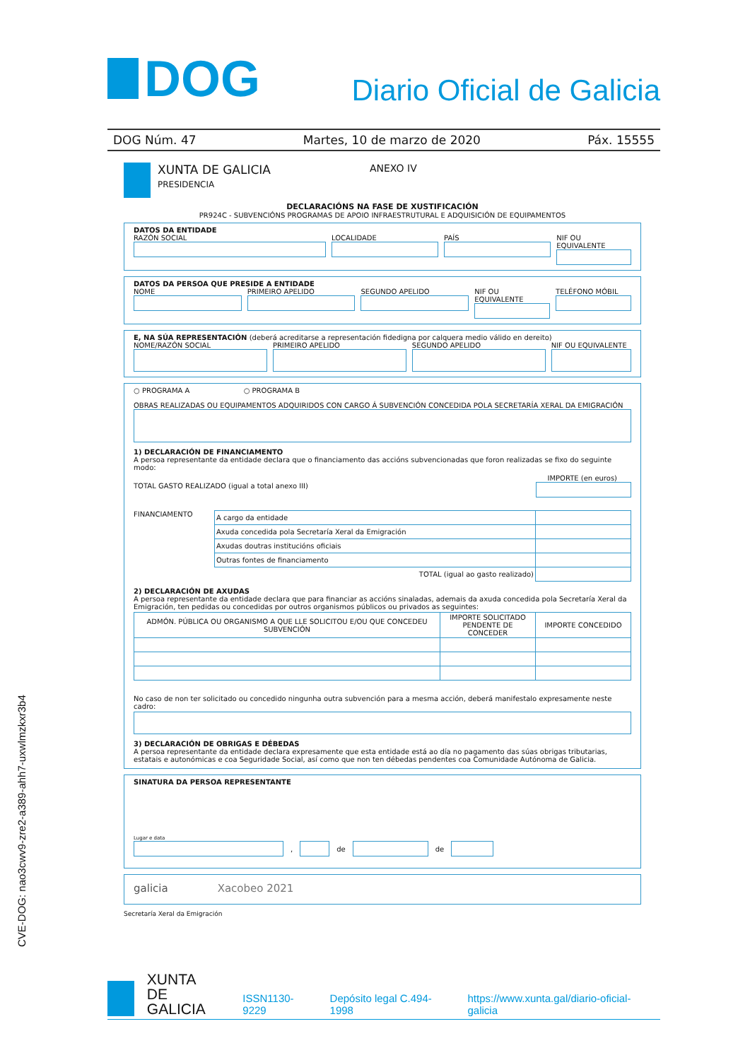DOG
Diario Oficial de Galicia
DOG Núm. 47 Martes, 10 de marzo de 2020 Páx. 15555
XUNTA DE GALICIA
PRESIDENCIA
ANEXO IV
DECLARACIÓNS NA FASE DE XUSTIFICACIÓN
PR924C - SUBVENCIÓNS PROGRAMAS DE APOIO INFRAESTRUTURAL E ADQUISICIÓN DE EQUIPAMENTOS
DATOS DA ENTIDADE
RAZÓN SOCIAL LOCALIDADE PAÍS NIF OU EQUIVALENTE
DATOS DA PERSOA QUE PRESIDE A ENTIDADE
NOME PRIMEIRO APELIDO SEGUNDO APELIDO NIF OU EQUIVALENTE TELÉFONO MÓBIL
E, NA SÚA REPRESENTACIÓN (deberá acreditarse a representación fidedigna por calquera medio válido en dereito)
NOME/RAZÓN SOCIAL PRIMEIRO APELIDO SEGUNDO APELIDO NIF OU EQUIVALENTE
○ PROGRAMA A ○ PROGRAMA B
OBRAS REALIZADAS OU EQUIPAMENTOS ADQUIRIDOS CON CARGO Á SUBVENCIÓN CONCEDIDA POLA SECRETARÍA XERAL DA EMIGRACIÓN
1) DECLARACIÓN DE FINANCIAMENTO
A persoa representante da entidade declara que o financiamento das accións subvencionadas que foron realizadas se fixo do seguinte modo:
IMPORTE (en euros)
TOTAL GASTO REALIZADO (igual a total anexo III)
FINANCIAMENTO
| A cargo da entidade | |
| Axuda concedida pola Secretaría Xeral da Emigración | |
| Axudas doutras institucións oficiais | |
| Outras fontes de financiamento | |
| TOTAL (igual ao gasto realizado) | |
2) DECLARACIÓN DE AXUDAS
A persoa representante da entidade declara que para financiar as accións sinaladas, ademais da axuda concedida pola Secretaría Xeral da Emigración, ten pedidas ou concedidas por outros organismos públicos ou privados as seguintes:
| ADMÓN. PÚBLICA OU ORGANISMO A QUE LLE SOLICITOU E/OU QUE CONCEDEU SUBVENCIÓN | IMPORTE SOLICITADO PENDENTE DE CONCEDER | IMPORTE CONCEDIDO |
| --- | --- | --- |
No caso de non ter solicitado ou concedido ningunha outra subvención para a mesma acción, deberá manifestalo expresamente neste cadro:
3) DECLARACIÓN DE OBRIGAS E DÉBEDAS
A persoa representante da entidade declara expresamente que esta entidade está ao día no pagamento das súas obrigas tributarias, estatais e autonómicas e coa Seguridade Social, así como que non ten débedas pendentes coa Comunidade Autónoma de Galicia.
SINATURA DA PERSOA REPRESENTANTE
Lugar e data
, de de
galicia Xacobeo 2021
Secretaría Xeral da Emigración
CVE-DOG: nao3cwv9-zre2-a389-ahh7-uxwlmzkxr3b4
XUNTA
DE GALICIA ISSN1130-9229 Depósito legal C.494-1998 https://www.xunta.gal/diario-oficial-galicia